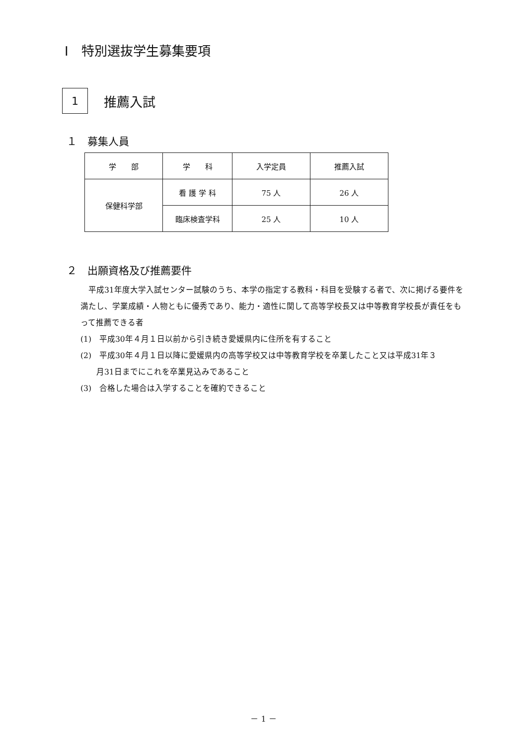Ⅰ　特別選抜学生募集要項
1
推薦入試
１　募集人員
| 学 部 | 学 科 | 入学定員 | 推薦入試 |
| --- | --- | --- | --- |
| 保健科学部 | 看 護 学 科 | 75 人 | 26 人 |
| | 臨床検査学科 | 25 人 | 10 人 |
２　出願資格及び推薦要件
　平成31年度大学入試センター試験のうち、本学の指定する教科・科目を受験する者で、次に掲げる要件を満たし、学業成績・人物ともに優秀であり、能力・適性に関して高等学校長又は中等教育学校長が責任をもって推薦できる者
(1)　平成30年４月１日以前から引き続き愛媛県内に住所を有すること
(2)　平成30年４月１日以降に愛媛県内の高等学校又は中等教育学校を卒業したこと又は平成31年３
　　月31日までにこれを卒業見込みであること
(3)　合格した場合は入学することを確約できること
－ 1 －